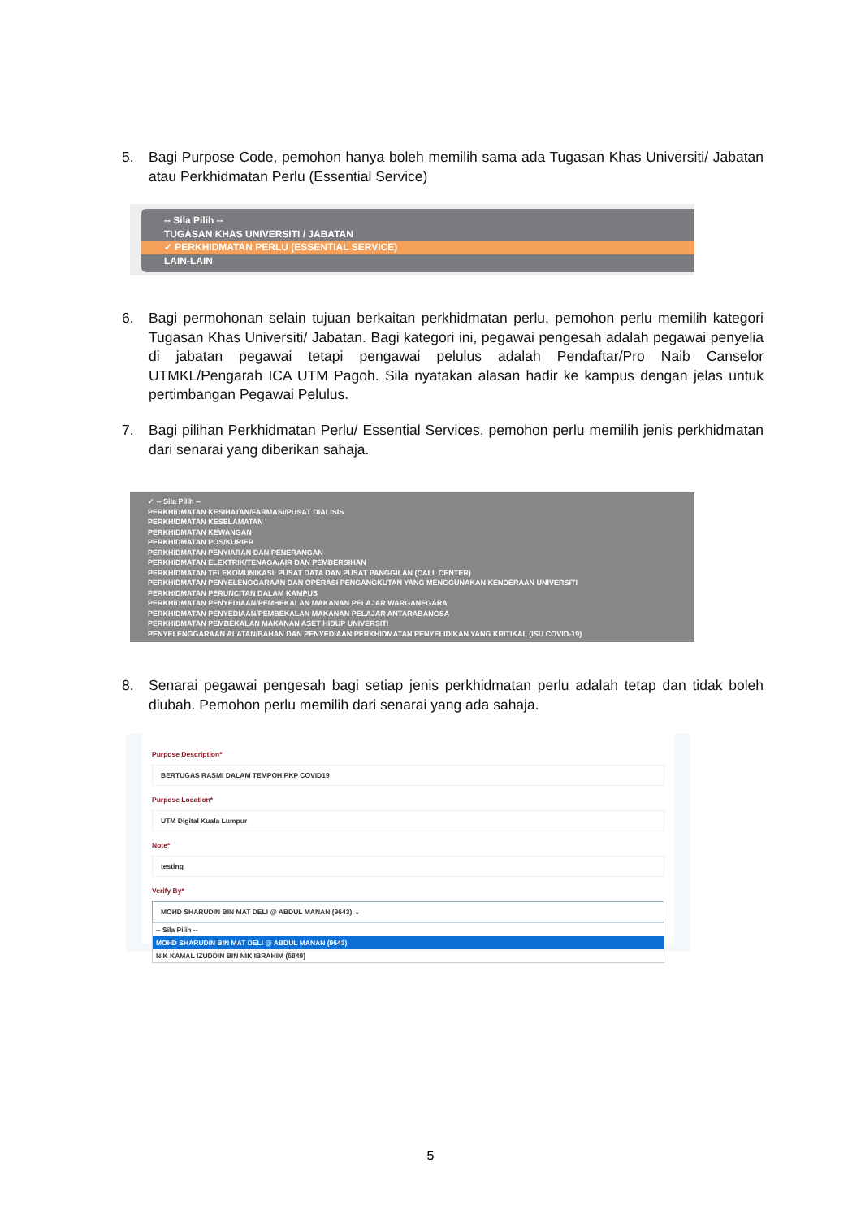5. Bagi Purpose Code, pemohon hanya boleh memilih sama ada Tugasan Khas Universiti/ Jabatan atau Perkhidmatan Perlu (Essential Service)
-- Sila Pilih --
TUGASAN KHAS UNIVERSITI / JABATAN
✓ PERKHIDMATAN PERLU (ESSENTIAL SERVICE)
LAIN-LAIN
6. Bagi permohonan selain tujuan berkaitan perkhidmatan perlu, pemohon perlu memilih kategori Tugasan Khas Universiti/ Jabatan. Bagi kategori ini, pegawai pengesah adalah pegawai penyelia di jabatan pegawai tetapi pengawai pelulus adalah Pendaftar/Pro Naib Canselor UTMKL/Pengarah ICA UTM Pagoh. Sila nyatakan alasan hadir ke kampus dengan jelas untuk pertimbangan Pegawai Pelulus.
7. Bagi pilihan Perkhidmatan Perlu/ Essential Services, pemohon perlu memilih jenis perkhidmatan dari senarai yang diberikan sahaja.
✓ -- Sila Pilih --
PERKHIDMATAN KESIHATAN/FARMASI/PUSAT DIALISIS
PERKHIDMATAN KESELAMATAN
PERKHIDMATAN KEWANGAN
PERKHIDMATAN POS/KURIER
PERKHIDMATAN PENYIARAN DAN PENERANGAN
PERKHIDMATAN ELEKTRIK/TENAGA/AIR DAN PEMBERSIHAN
PERKHIDMATAN TELEKOMUNIKASI, PUSAT DATA DAN PUSAT PANGGILAN (CALL CENTER)
PERKHIDMATAN PENYELENGGARAAN DAN OPERASI PENGANGKUTAN YANG MENGGUNAKAN KENDERAAN UNIVERSITI
PERKHIDMATAN PERUNCITAN DALAM KAMPUS
PERKHIDMATAN PENYEDIAAN/PEMBEKALAN MAKANAN PELAJAR WARGANEGARA
PERKHIDMATAN PENYEDIAAN/PEMBEKALAN MAKANAN PELAJAR ANTARABANGSA
PERKHIDMATAN PEMBEKALAN MAKANAN ASET HIDUP UNIVERSITI
PENYELENGGARAAN ALATAN/BAHAN DAN PENYEDIAAN PERKHIDMATAN PENYELIDIKAN YANG KRITIKAL (ISU COVID-19)
8. Senarai pegawai pengesah bagi setiap jenis perkhidmatan perlu adalah tetap dan tidak boleh diubah. Pemohon perlu memilih dari senarai yang ada sahaja.
Purpose Description*
BERTUGAS RASMI DALAM TEMPOH PKP COVID19
Purpose Location*
UTM Digital Kuala Lumpur
Note*
testing
Verify By*
MOHD SHARUDIN BIN MAT DELI @ ABDUL MANAN (9643) ⌄
-- Sila Pilih --
MOHD SHARUDIN BIN MAT DELI @ ABDUL MANAN (9643)
NIK KAMAL IZUDDIN BIN NIK IBRAHIM (6849)
5